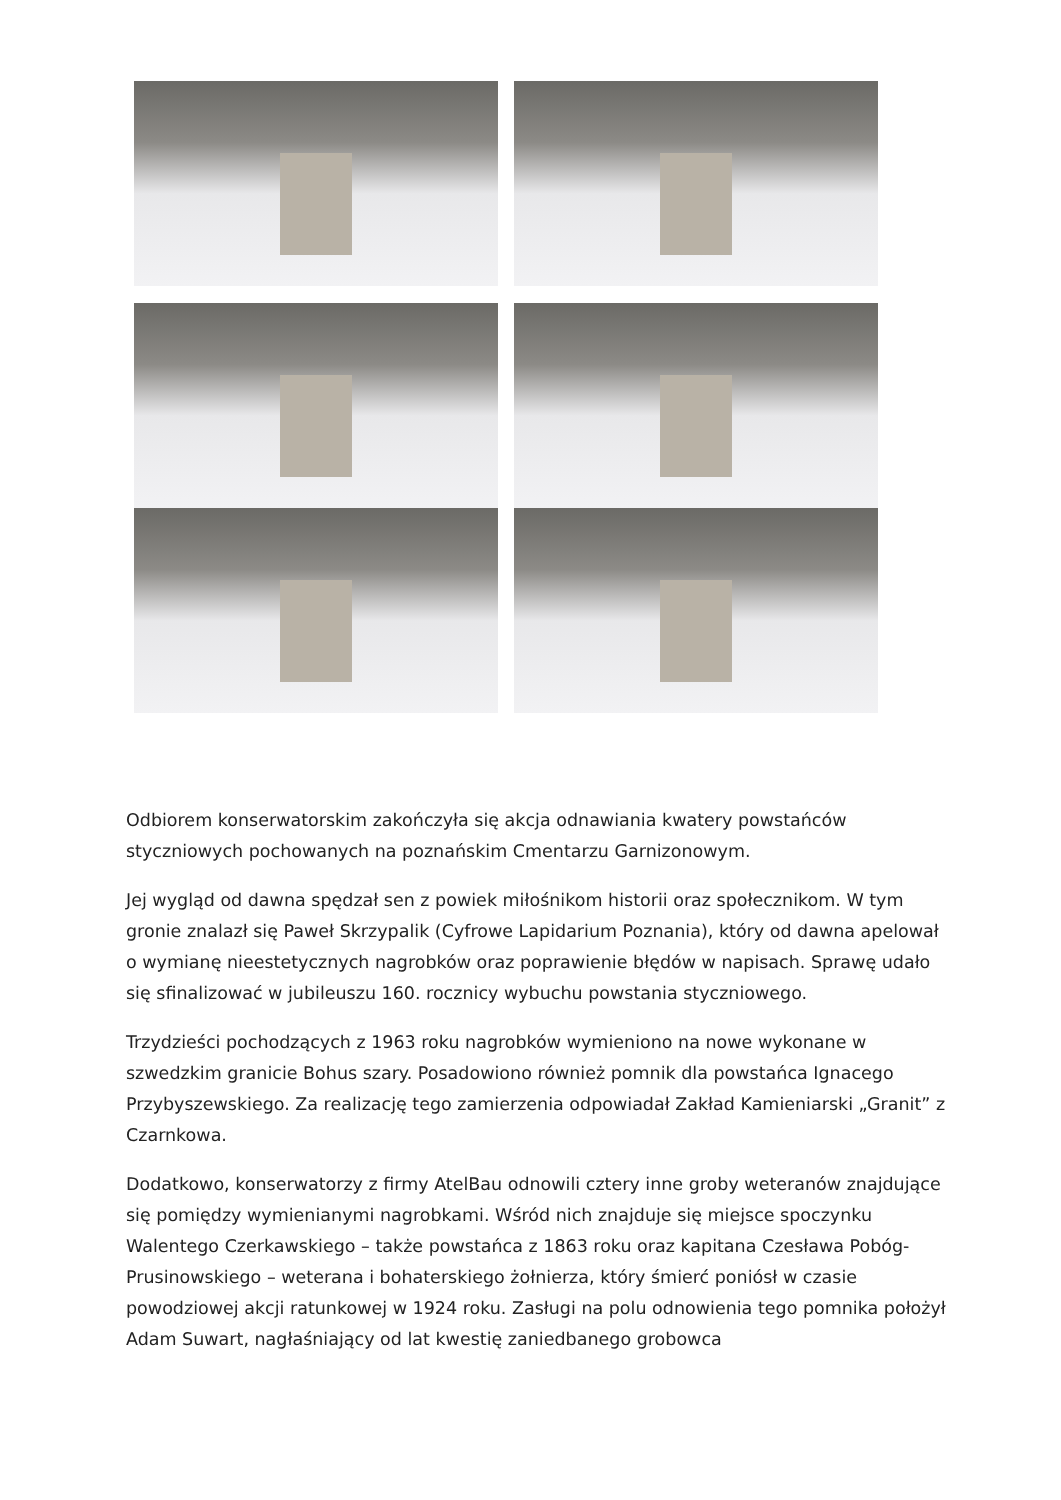Odbiorem konserwatorskim zakończyła się akcja odnawiania kwatery powstańców styczniowych pochowanych na poznańskim Cmentarzu Garnizonowym.
Jej wygląd od dawna spędzał sen z powiek miłośnikom historii oraz społecznikom. W tym gronie znalazł się Paweł Skrzypalik (Cyfrowe Lapidarium Poznania), który od dawna apelował o wymianę nieestetycznych nagrobków oraz poprawienie błędów w napisach. Sprawę udało się sfinalizować w jubileuszu 160. rocznicy wybuchu powstania styczniowego.
Trzydzieści pochodzących z 1963 roku nagrobków wymieniono na nowe wykonane w szwedzkim granicie Bohus szary. Posadowiono również pomnik dla powstańca Ignacego Przybyszewskiego. Za realizację tego zamierzenia odpowiadał Zakład Kamieniarski „Granit” z Czarnkowa.
Dodatkowo, konserwatorzy z firmy AtelBau odnowili cztery inne groby weteranów znajdujące się pomiędzy wymienianymi nagrobkami. Wśród nich znajduje się miejsce spoczynku Walentego Czerkawskiego – także powstańca z 1863 roku oraz kapitana Czesława Pobóg-Prusinowskiego – weterana i bohaterskiego żołnierza, który śmierć poniósł w czasie powodziowej akcji ratunkowej w 1924 roku. Zasługi na polu odnowienia tego pomnika położył Adam Suwart, nagłaśniający od lat kwestię zaniedbanego grobowca